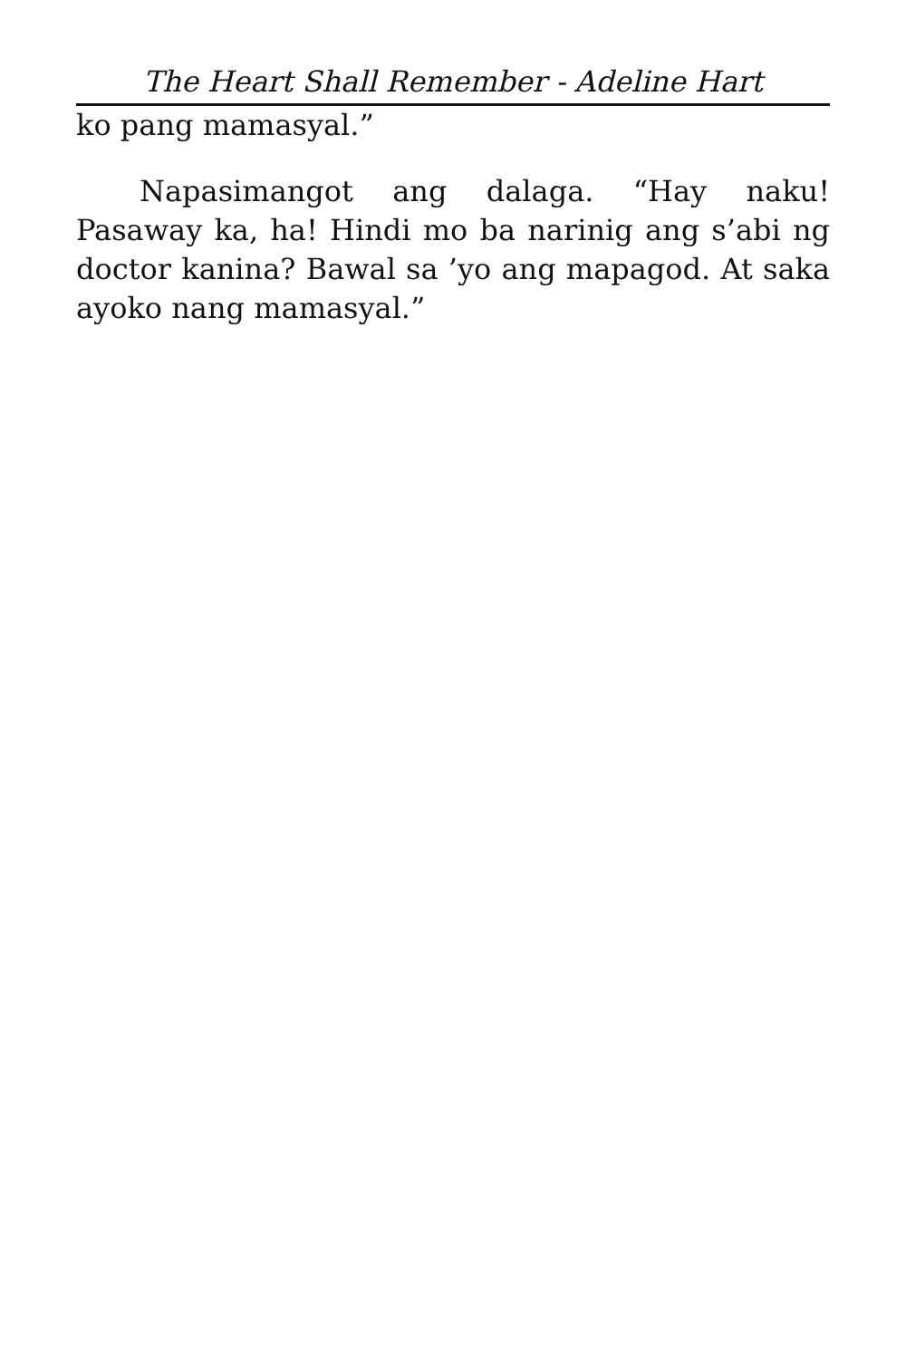The Heart Shall Remember - Adeline Hart
ko pang mamasyal.”
Napasimangot ang dalaga. “Hay naku! Pasaway ka, ha! Hindi mo ba narinig ang s’abi ng doctor kanina? Bawal sa ’yo ang mapagod. At saka ayoko nang mamasyal.”